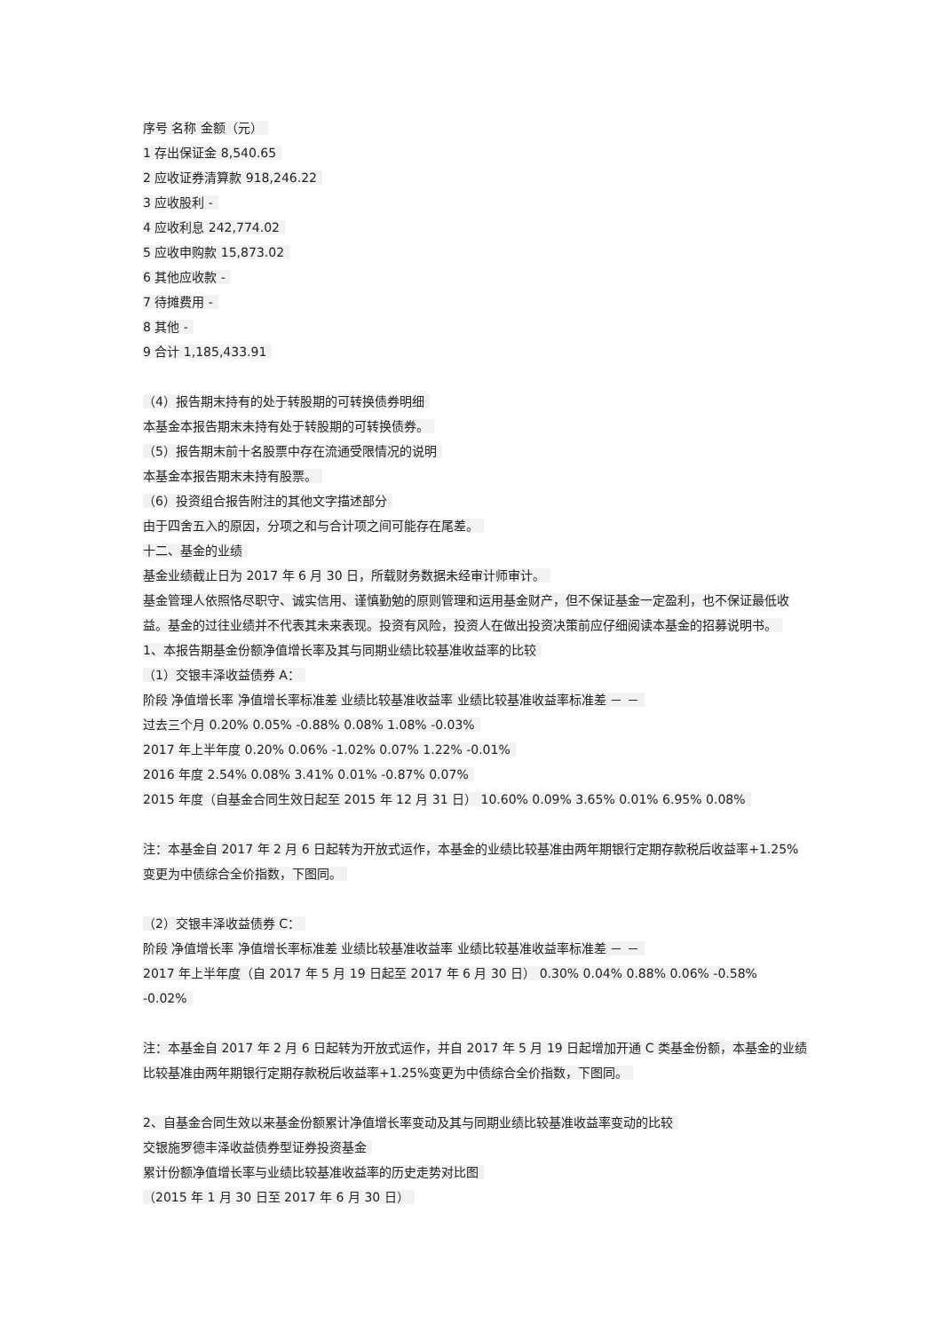序号 名称 金额（元）
1 存出保证金 8,540.65
2 应收证券清算款 918,246.22
3 应收股利 -
4 应收利息 242,774.02
5 应收申购款 15,873.02
6 其他应收款 -
7 待摊费用 -
8 其他 -
9 合计 1,185,433.91
（4）报告期末持有的处于转股期的可转换债券明细
本基金本报告期末未持有处于转股期的可转换债券。
（5）报告期末前十名股票中存在流通受限情况的说明
本基金本报告期末未持有股票。
（6）投资组合报告附注的其他文字描述部分
由于四舍五入的原因，分项之和与合计项之间可能存在尾差。
十二、基金的业绩
基金业绩截止日为 2017 年 6 月 30 日，所载财务数据未经审计师审计。
基金管理人依照恪尽职守、诚实信用、谨慎勤勉的原则管理和运用基金财产，但不保证基金一定盈利，也不保证最低收益。基金的过往业绩并不代表其未来表现。投资有风险，投资人在做出投资决策前应仔细阅读本基金的招募说明书。
1、本报告期基金份额净值增长率及其与同期业绩比较基准收益率的比较
（1）交银丰泽收益债券 A：
阶段 净值增长率 净值增长率标准差 业绩比较基准收益率 业绩比较基准收益率标准差 － －
过去三个月 0.20% 0.05% -0.88% 0.08% 1.08% -0.03%
2017 年上半年度 0.20% 0.06% -1.02% 0.07% 1.22% -0.01%
2016 年度 2.54% 0.08% 3.41% 0.01% -0.87% 0.07%
2015 年度（自基金合同生效日起至 2015 年 12 月 31 日） 10.60% 0.09% 3.65% 0.01% 6.95% 0.08%
注：本基金自 2017 年 2 月 6 日起转为开放式运作，本基金的业绩比较基准由两年期银行定期存款税后收益率+1.25%变更为中债综合全价指数，下图同。
（2）交银丰泽收益债券 C：
阶段 净值增长率 净值增长率标准差 业绩比较基准收益率 业绩比较基准收益率标准差 － －
2017 年上半年度（自 2017 年 5 月 19 日起至 2017 年 6 月 30 日） 0.30% 0.04% 0.88% 0.06% -0.58% -0.02%
注：本基金自 2017 年 2 月 6 日起转为开放式运作，并自 2017 年 5 月 19 日起增加开通 C 类基金份额，本基金的业绩比较基准由两年期银行定期存款税后收益率+1.25%变更为中债综合全价指数，下图同。
2、自基金合同生效以来基金份额累计净值增长率变动及其与同期业绩比较基准收益率变动的比较
交银施罗德丰泽收益债券型证券投资基金
累计份额净值增长率与业绩比较基准收益率的历史走势对比图
（2015 年 1 月 30 日至 2017 年 6 月 30 日）